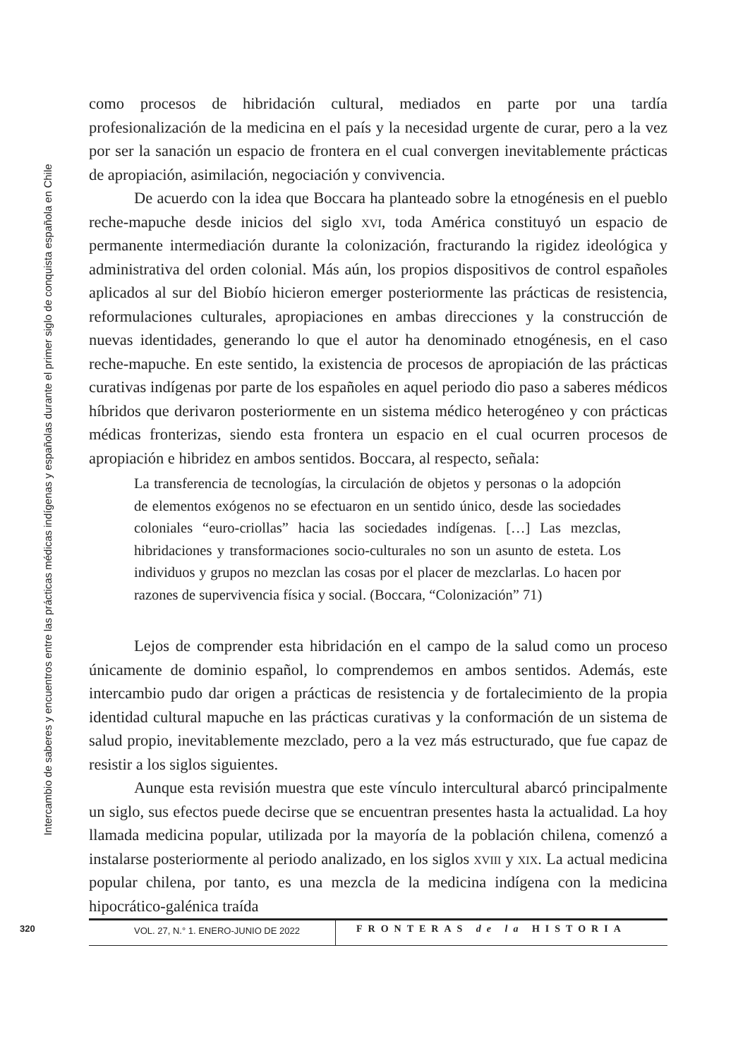Intercambio de saberes y encuentros entre las prácticas médicas indígenas y españolas durante el primer siglo de conquista española en Chile
como procesos de hibridación cultural, mediados en parte por una tardía profesionalización de la medicina en el país y la necesidad urgente de curar, pero a la vez por ser la sanación un espacio de frontera en el cual convergen inevitablemente prácticas de apropiación, asimilación, negociación y convivencia.
De acuerdo con la idea que Boccara ha planteado sobre la etnogénesis en el pueblo reche-mapuche desde inicios del siglo xvi, toda América constituyó un espacio de permanente intermediación durante la colonización, fracturando la rigidez ideológica y administrativa del orden colonial. Más aún, los propios dispositivos de control españoles aplicados al sur del Biobío hicieron emerger posteriormente las prácticas de resistencia, reformulaciones culturales, apropiaciones en ambas direcciones y la construcción de nuevas identidades, generando lo que el autor ha denominado etnogénesis, en el caso reche-mapuche. En este sentido, la existencia de procesos de apropiación de las prácticas curativas indígenas por parte de los españoles en aquel periodo dio paso a saberes médicos híbridos que derivaron posteriormente en un sistema médico heterogéneo y con prácticas médicas fronterizas, siendo esta frontera un espacio en el cual ocurren procesos de apropiación e hibridez en ambos sentidos. Boccara, al respecto, señala:
La transferencia de tecnologías, la circulación de objetos y personas o la adopción de elementos exógenos no se efectuaron en un sentido único, desde las sociedades coloniales “euro-criollas” hacia las sociedades indígenas. […] Las mezclas, hibridaciones y transformaciones socio-culturales no son un asunto de esteta. Los individuos y grupos no mezclan las cosas por el placer de mezclarlas. Lo hacen por razones de supervivencia física y social. (Boccara, “Colonización” 71)
Lejos de comprender esta hibridación en el campo de la salud como un proceso únicamente de dominio español, lo comprendemos en ambos sentidos. Además, este intercambio pudo dar origen a prácticas de resistencia y de fortalecimiento de la propia identidad cultural mapuche en las prácticas curativas y la conformación de un sistema de salud propio, inevitablemente mezclado, pero a la vez más estructurado, que fue capaz de resistir a los siglos siguientes.
Aunque esta revisión muestra que este vínculo intercultural abarcó principalmente un siglo, sus efectos puede decirse que se encuentran presentes hasta la actualidad. La hoy llamada medicina popular, utilizada por la mayoría de la población chilena, comenzó a instalarse posteriormente al periodo analizado, en los siglos xviii y xix. La actual medicina popular chilena, por tanto, es una mezcla de la medicina indígena con la medicina hipocrático-galénica traída
320
VOL. 27, N.° 1. ENERO-JUNIO DE 2022
FRONTERAS de la HISTORIA